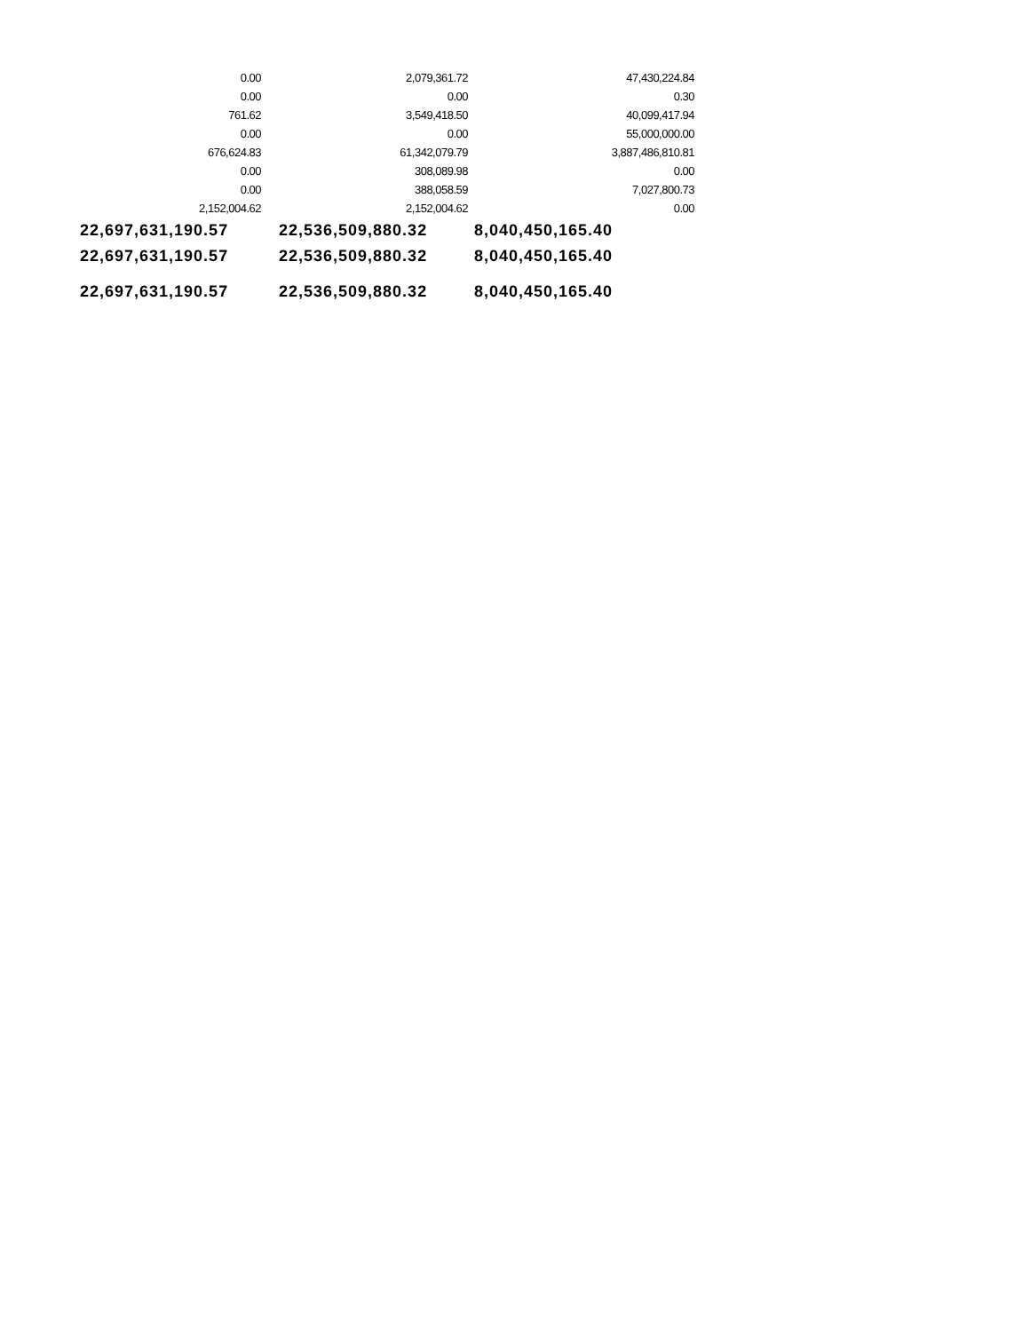| 0.00 | 2,079,361.72 | 47,430,224.84 |
| 0.00 | 0.00 | 0.30 |
| 761.62 | 3,549,418.50 | 40,099,417.94 |
| 0.00 | 0.00 | 55,000,000.00 |
| 676,624.83 | 61,342,079.79 | 3,887,486,810.81 |
| 0.00 | 308,089.98 | 0.00 |
| 0.00 | 388,058.59 | 7,027,800.73 |
| 2,152,004.62 | 2,152,004.62 | 0.00 |
| 22,697,631,190.57 | 22,536,509,880.32 | 8,040,450,165.40 |
| 22,697,631,190.57 | 22,536,509,880.32 | 8,040,450,165.40 |
| 22,697,631,190.57 | 22,536,509,880.32 | 8,040,450,165.40 |